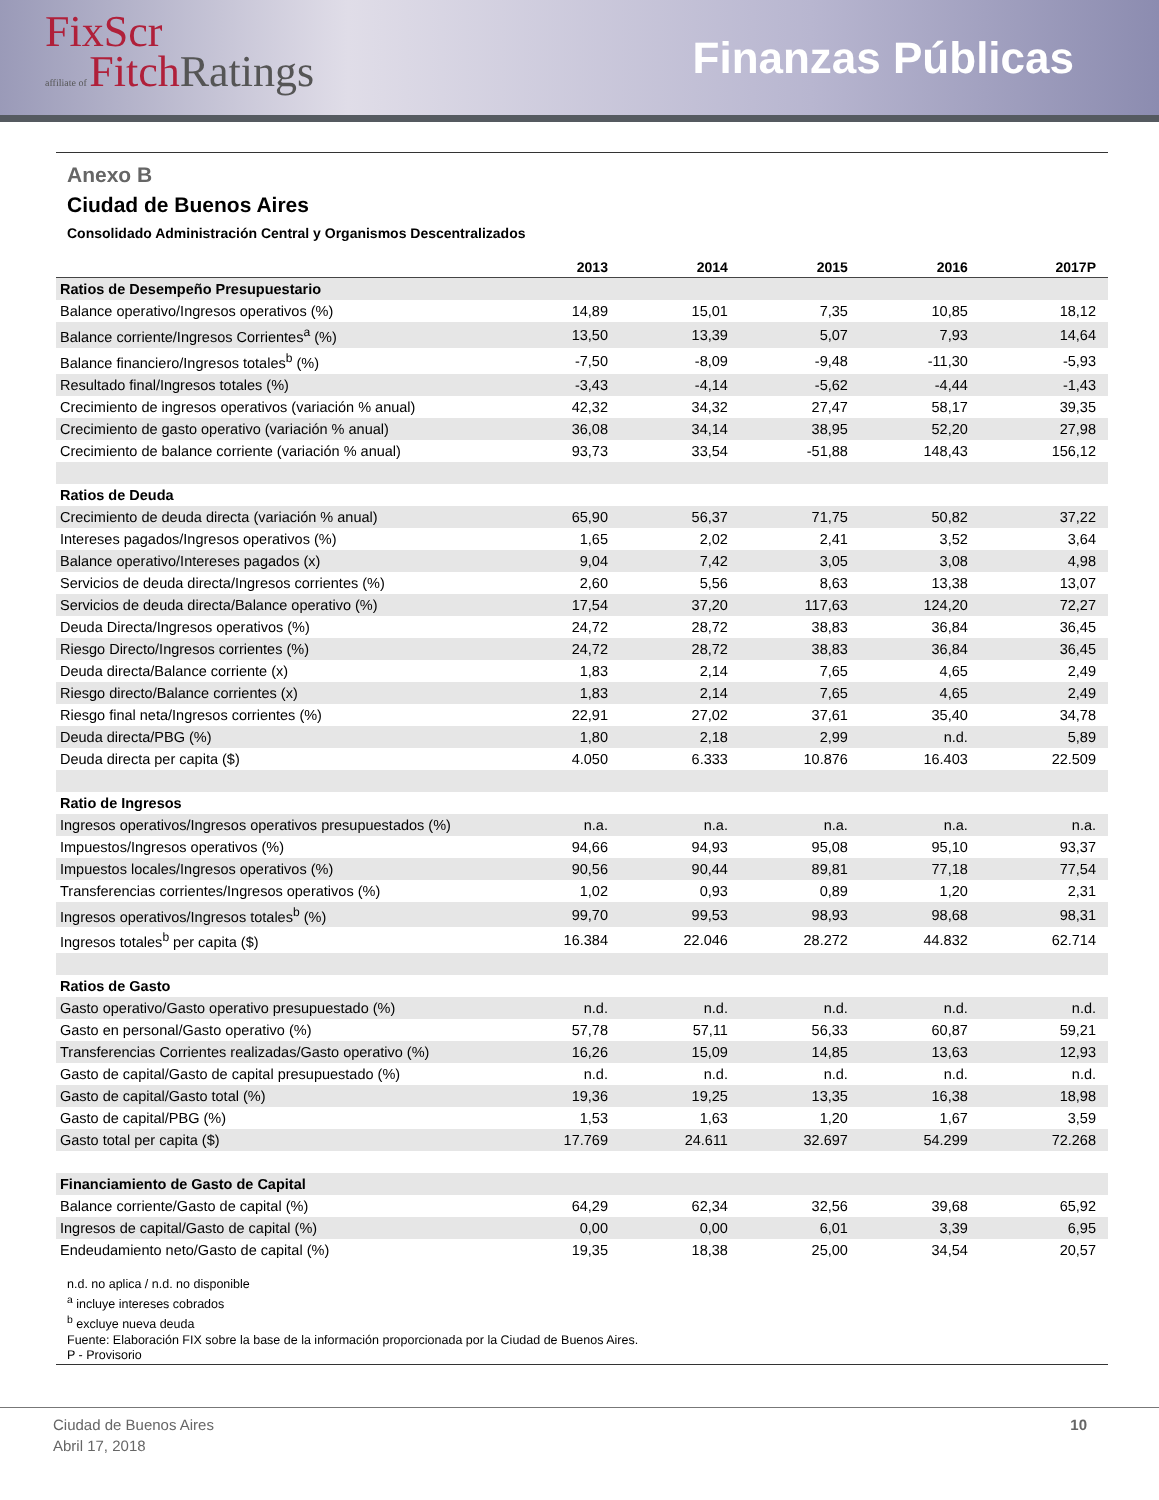FixScr
affiliate of Fitch Ratings
Finanzas Públicas
Anexo B
Ciudad de Buenos Aires
Consolidado Administración Central y Organismos Descentralizados
| | 2013 | 2014 | 2015 | 2016 | 2017P |
| --- | --- | --- | --- | --- | --- |
| Ratios de Desempeño Presupuestario | | | | | |
| Balance operativo/Ingresos operativos (%) | 14,89 | 15,01 | 7,35 | 10,85 | 18,12 |
| Balance corriente/Ingresos Corrientes<sup>a</sup> (%) | 13,50 | 13,39 | 5,07 | 7,93 | 14,64 |
| Balance financiero/Ingresos totales<sup>b</sup> (%) | -7,50 | -8,09 | -9,48 | -11,30 | -5,93 |
| Resultado final/Ingresos totales (%) | -3,43 | -4,14 | -5,62 | -4,44 | -1,43 |
| Crecimiento de ingresos operativos (variación % anual) | 42,32 | 34,32 | 27,47 | 58,17 | 39,35 |
| Crecimiento de gasto operativo (variación % anual) | 36,08 | 34,14 | 38,95 | 52,20 | 27,98 |
| Crecimiento de balance corriente (variación % anual) | 93,73 | 33,54 | -51,88 | 148,43 | 156,12 |
| Ratios de Deuda | | | | | |
| Crecimiento de deuda directa (variación % anual) | 65,90 | 56,37 | 71,75 | 50,82 | 37,22 |
| Intereses pagados/Ingresos operativos (%) | 1,65 | 2,02 | 2,41 | 3,52 | 3,64 |
| Balance operativo/Intereses pagados (x) | 9,04 | 7,42 | 3,05 | 3,08 | 4,98 |
| Servicios de deuda directa/Ingresos corrientes (%) | 2,60 | 5,56 | 8,63 | 13,38 | 13,07 |
| Servicios de deuda directa/Balance operativo (%) | 17,54 | 37,20 | 117,63 | 124,20 | 72,27 |
| Deuda Directa/Ingresos operativos (%) | 24,72 | 28,72 | 38,83 | 36,84 | 36,45 |
| Riesgo Directo/Ingresos corrientes (%) | 24,72 | 28,72 | 38,83 | 36,84 | 36,45 |
| Deuda directa/Balance corriente (x) | 1,83 | 2,14 | 7,65 | 4,65 | 2,49 |
| Riesgo directo/Balance corrientes (x) | 1,83 | 2,14 | 7,65 | 4,65 | 2,49 |
| Riesgo final neta/Ingresos corrientes (%) | 22,91 | 27,02 | 37,61 | 35,40 | 34,78 |
| Deuda directa/PBG (%) | 1,80 | 2,18 | 2,99 | n.d. | 5,89 |
| Deuda directa per capita ($) | 4.050 | 6.333 | 10.876 | 16.403 | 22.509 |
| Ratio de Ingresos | | | | | |
| Ingresos operativos/Ingresos operativos presupuestados (%) | n.a. | n.a. | n.a. | n.a. | n.a. |
| Impuestos/Ingresos operativos (%) | 94,66 | 94,93 | 95,08 | 95,10 | 93,37 |
| Impuestos locales/Ingresos operativos (%) | 90,56 | 90,44 | 89,81 | 77,18 | 77,54 |
| Transferencias corrientes/Ingresos operativos (%) | 1,02 | 0,93 | 0,89 | 1,20 | 2,31 |
| Ingresos operativos/Ingresos totales<sup>b</sup> (%) | 99,70 | 99,53 | 98,93 | 98,68 | 98,31 |
| Ingresos totales<sup>b</sup> per capita ($) | 16.384 | 22.046 | 28.272 | 44.832 | 62.714 |
| Ratios de Gasto | | | | | |
| Gasto operativo/Gasto operativo presupuestado (%) | n.d. | n.d. | n.d. | n.d. | n.d. |
| Gasto en personal/Gasto operativo (%) | 57,78 | 57,11 | 56,33 | 60,87 | 59,21 |
| Transferencias Corrientes realizadas/Gasto operativo (%) | 16,26 | 15,09 | 14,85 | 13,63 | 12,93 |
| Gasto de capital/Gasto de capital presupuestado (%) | n.d. | n.d. | n.d. | n.d. | n.d. |
| Gasto de capital/Gasto total (%) | 19,36 | 19,25 | 13,35 | 16,38 | 18,98 |
| Gasto de capital/PBG (%) | 1,53 | 1,63 | 1,20 | 1,67 | 3,59 |
| Gasto total per capita ($) | 17.769 | 24.611 | 32.697 | 54.299 | 72.268 |
| Financiamiento de Gasto de Capital | | | | | |
| Balance corriente/Gasto de capital (%) | 64,29 | 62,34 | 32,56 | 39,68 | 65,92 |
| Ingresos de capital/Gasto de capital (%) | 0,00 | 0,00 | 6,01 | 3,39 | 6,95 |
| Endeudamiento neto/Gasto de capital (%) | 19,35 | 18,38 | 25,00 | 34,54 | 20,57 |
n.d. no aplica / n.d. no disponible
<sup>a</sup> incluye intereses cobrados
<sup>b</sup> excluye nueva deuda
Fuente: Elaboración FIX sobre la base de la información proporcionada por la Ciudad de Buenos Aires.
P - Provisorio
Ciudad de Buenos Aires
Abril 17, 2018
10